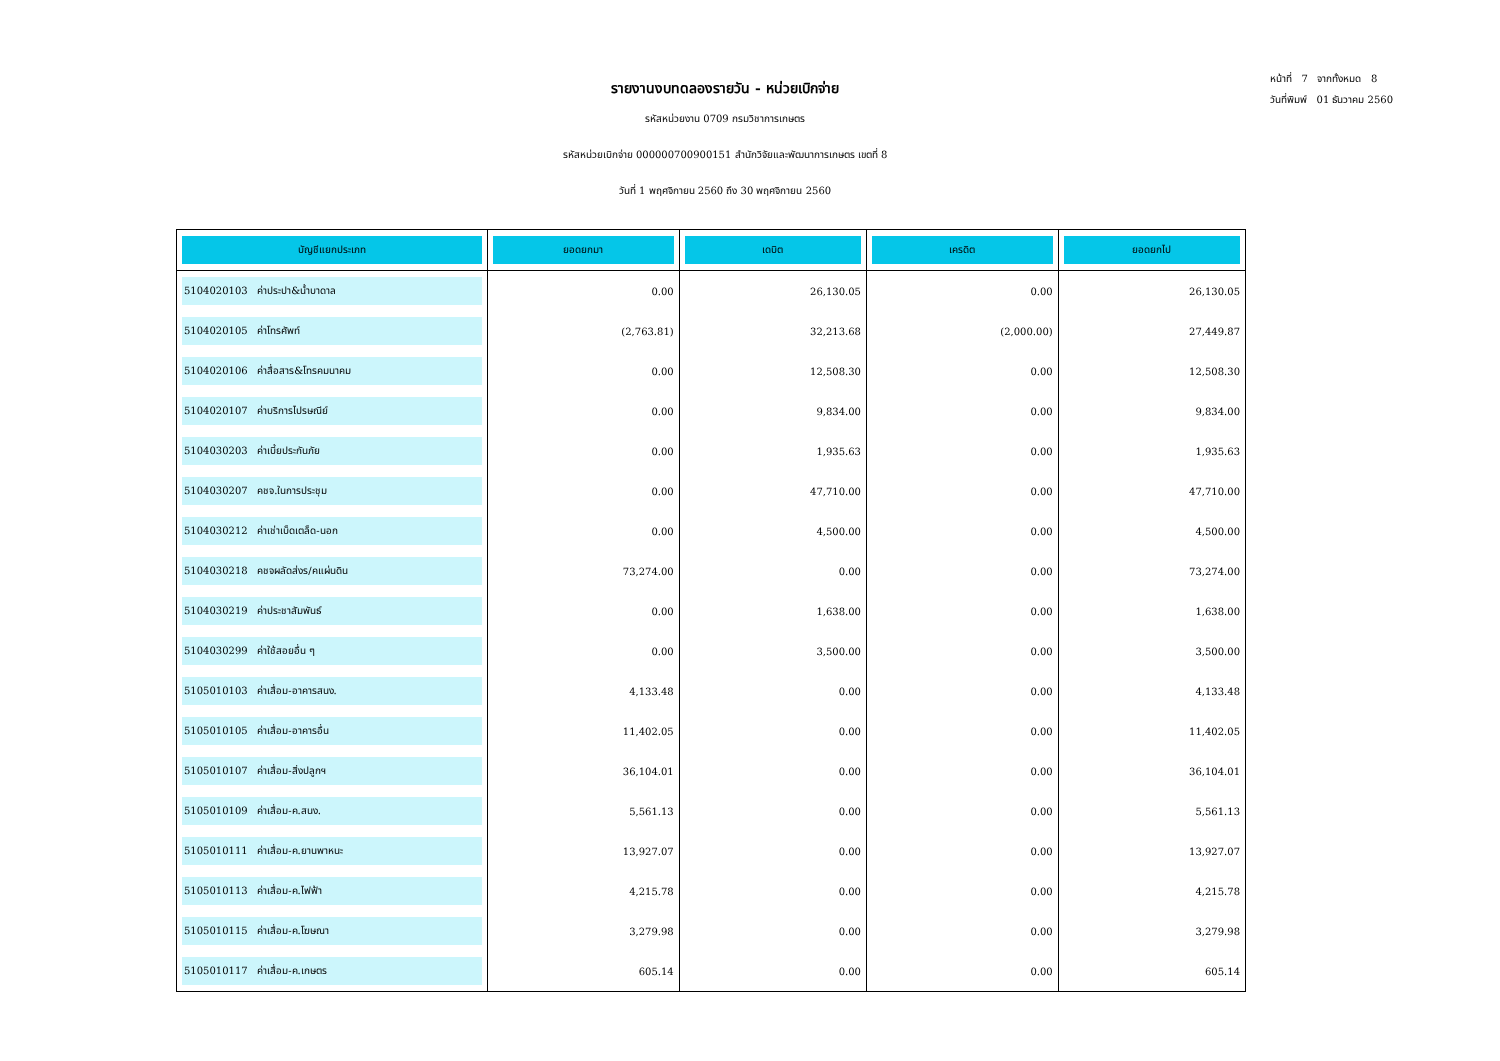รายงานงบทดลองรายวัน - หน่วยเบิกจ่าย
รหัสหน่วยงาน 0709 กรมวิชาการเกษตร
รหัสหน่วยเบิกจ่าย 000000700900151 สำนักวิจัยและพัฒนาการเกษตร เขตที่ 8
วันที่ 1 พฤศจิกายน 2560 ถึง 30 พฤศจิกายน 2560
หน้าที่ 7 จากทั้งหมด 8
วันที่พิมพ์ 01 ธันวาคม 2560
| บัญชีแยกประเภท | ยอดยกมา | เดบิต | เครดิต | ยอดยกไป |
| --- | --- | --- | --- | --- |
| 5104020103 ค่าประปา&น้ำบาดาล | 0.00 | 26,130.05 | 0.00 | 26,130.05 |
| 5104020105 ค่าโทรศัพท์ | (2,763.81) | 32,213.68 | (2,000.00) | 27,449.87 |
| 5104020106 ค่าสื่อสาร&โทรคมนาคม | 0.00 | 12,508.30 | 0.00 | 12,508.30 |
| 5104020107 ค่าบริการไปรษณีย์ | 0.00 | 9,834.00 | 0.00 | 9,834.00 |
| 5104030203 ค่าเบี้ยประกันภัย | 0.00 | 1,935.63 | 0.00 | 1,935.63 |
| 5104030207 คชจ.ในการประชุม | 0.00 | 47,710.00 | 0.00 | 47,710.00 |
| 5104030212 ค่าเช่าเบ็ดเตล็ด-นอก | 0.00 | 4,500.00 | 0.00 | 4,500.00 |
| 5104030218 คชจผลัดส่งร/คแผ่นดิน | 73,274.00 | 0.00 | 0.00 | 73,274.00 |
| 5104030219 ค่าประชาสัมพันธ์ | 0.00 | 1,638.00 | 0.00 | 1,638.00 |
| 5104030299 ค่าใช้สอยอื่น ๆ | 0.00 | 3,500.00 | 0.00 | 3,500.00 |
| 5105010103 ค่าเสื่อม-อาคารสนง. | 4,133.48 | 0.00 | 0.00 | 4,133.48 |
| 5105010105 ค่าเสื่อม-อาคารอื่น | 11,402.05 | 0.00 | 0.00 | 11,402.05 |
| 5105010107 ค่าเสื่อม-สิ่งปลูกฯ | 36,104.01 | 0.00 | 0.00 | 36,104.01 |
| 5105010109 ค่าเสื่อม-ค.สนง. | 5,561.13 | 0.00 | 0.00 | 5,561.13 |
| 5105010111 ค่าเสื่อม-ค.ยานพาหนะ | 13,927.07 | 0.00 | 0.00 | 13,927.07 |
| 5105010113 ค่าเสื่อม-ค.ไฟฟ้า | 4,215.78 | 0.00 | 0.00 | 4,215.78 |
| 5105010115 ค่าเสื่อม-ค.โฆษณา | 3,279.98 | 0.00 | 0.00 | 3,279.98 |
| 5105010117 ค่าเสื่อม-ค.เกษตร | 605.14 | 0.00 | 0.00 | 605.14 |